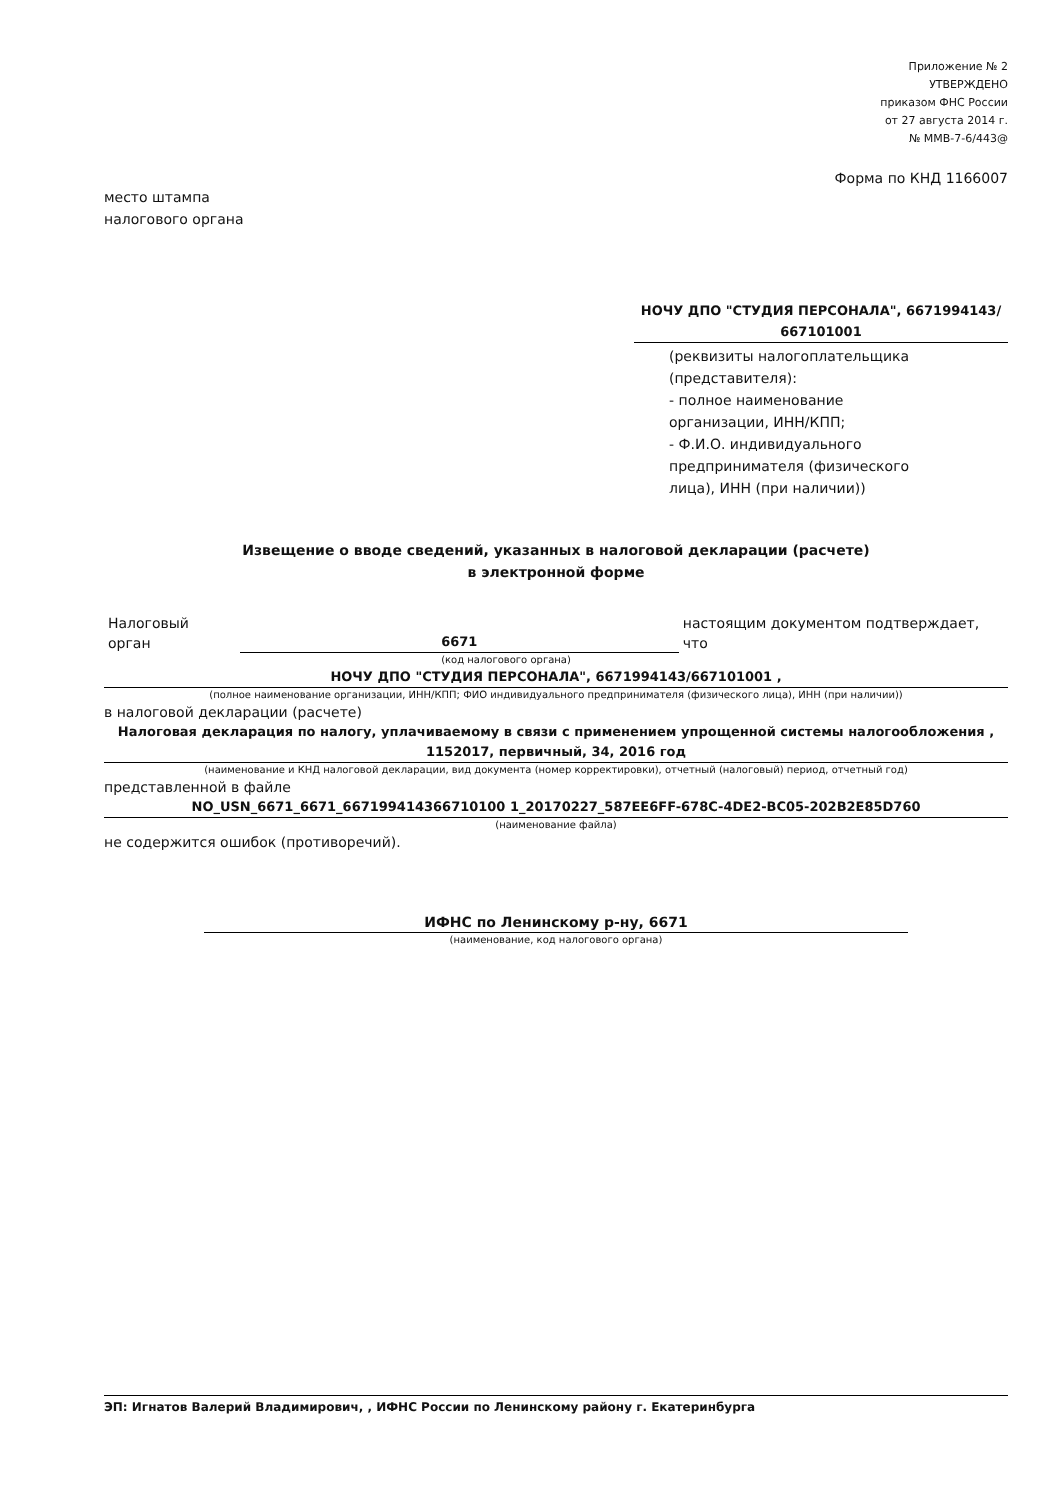Приложение № 2
УТВЕРЖДЕНО
приказом ФНС России
от 27 августа 2014 г.
№ ММВ-7-6/443@
Форма по КНД 1166007
место штампа
налогового органа
НОЧУ ДПО "СТУДИЯ ПЕРСОНАЛА", 6671994143/
667101001
(реквизиты налогоплательщика
(представителя):
- полное наименование
организации, ИНН/КПП;
- Ф.И.О. индивидуального
предпринимателя (физического
лица), ИНН (при наличии))
Извещение о вводе сведений, указанных в налоговой декларации (расчете)
в электронной форме
Налоговый орган
6671
настоящим документом подтверждает, что
(код налогового органа)
НОЧУ ДПО "СТУДИЯ ПЕРСОНАЛА", 6671994143/667101001 ,
(полное наименование организации, ИНН/КПП; ФИО индивидуального предпринимателя (физического лица), ИНН (при наличии))
в налоговой декларации (расчете)
Налоговая декларация по налогу, уплачиваемому в связи с применением упрощенной системы налогообложения ,
1152017, первичный, 34, 2016 год
(наименование и КНД налоговой декларации, вид документа (номер корректировки), отчетный (налоговый) период, отчетный год)
представленной в файле
NO_USN_6671_6671_667199414366710100 1_20170227_587EE6FF-678C-4DE2-BC05-202B2E85D760
(наименование файла)
не содержится ошибок (противоречий).
ИФНС по Ленинскому р-ну, 6671
(наименование, код налогового органа)
ЭП: Игнатов Валерий Владимирович, , ИФНС России по Ленинскому району г. Екатеринбурга